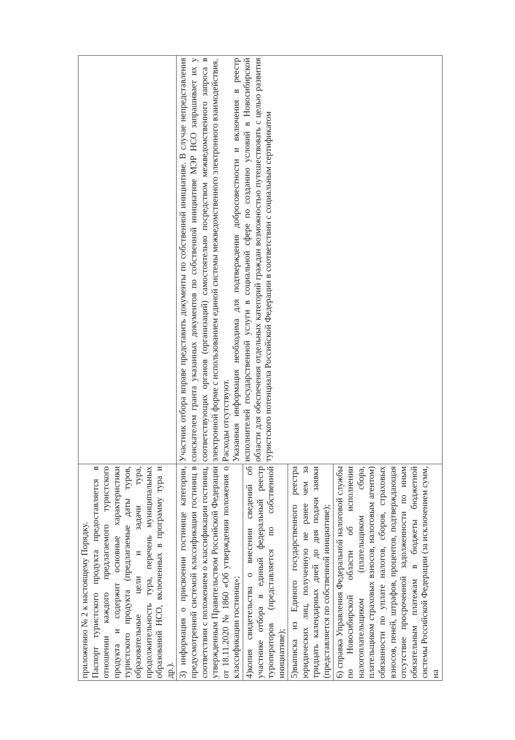| приложению № 2 к настоящему Порядку. Паспорт туристского продукта предоставляется в отношении каждого предлагаемого туристского продукта и содержит основные характеристики туристского продукта (предлагаемые даты туров, образовательные цели и задачи тура, продолжительность тура, перечень муниципальных образований НСО, включенных в программу тура и др.). | |
| 3) информация о присвоении гостинице категории, предусмотренной системой классификации гостиниц в соответствии с положением о классификации гостиниц, утвержденным Правительством Российской Федерации от 18.11.2020 № 1860 «Об утверждении положения о классификации гостиниц»; | Участник отбора вправе представить документы по собственной инициативе. В случае непредставления соискателем гранта указанных документов по собственной инициативе МЭР НСО запрашивает их у соответствующих органов (организаций) самостоятельно посредством межведомственного запроса в электронной форме с использованием единой системы межведомственного электронного взаимодействия. Расходы отсутствуют. Указанная информация необходима для подтверждения добросовестности и включения в реестр исполнителей государственной услуги в социальной сфере по созданию условий в Новосибирской области для обеспечения отдельных категорий граждан возможностью путешествовать с целью развития туристского потенциала Российской Федерации в соответствии с социальным сертификатом |
| 4)копия свидетельства о внесении сведений об участнике отбора в единый федеральный реестр туроператоров (представляется по собственной инициативе); | |
| 5)выписка из Единого государственного реестра юридических лиц, полученную не ранее чем за тридцать календарных дней до дня подачи заявки (представляется по собственной инициативе); | |
| 6) справка Управления Федеральной налоговой службы по Новосибирской области об исполнении налогоплательщиком (плательщиком сбора, плательщиком страховых взносов, налоговым агентом) обязанности по уплате налогов, сборов, страховых взносов, пеней, штрафов, процентов, подтверждающая отсутствие просроченной задолженности по иным обязательным платежам в бюджеты бюджетной системы Российской Федерации (за исключением сумм, на | |